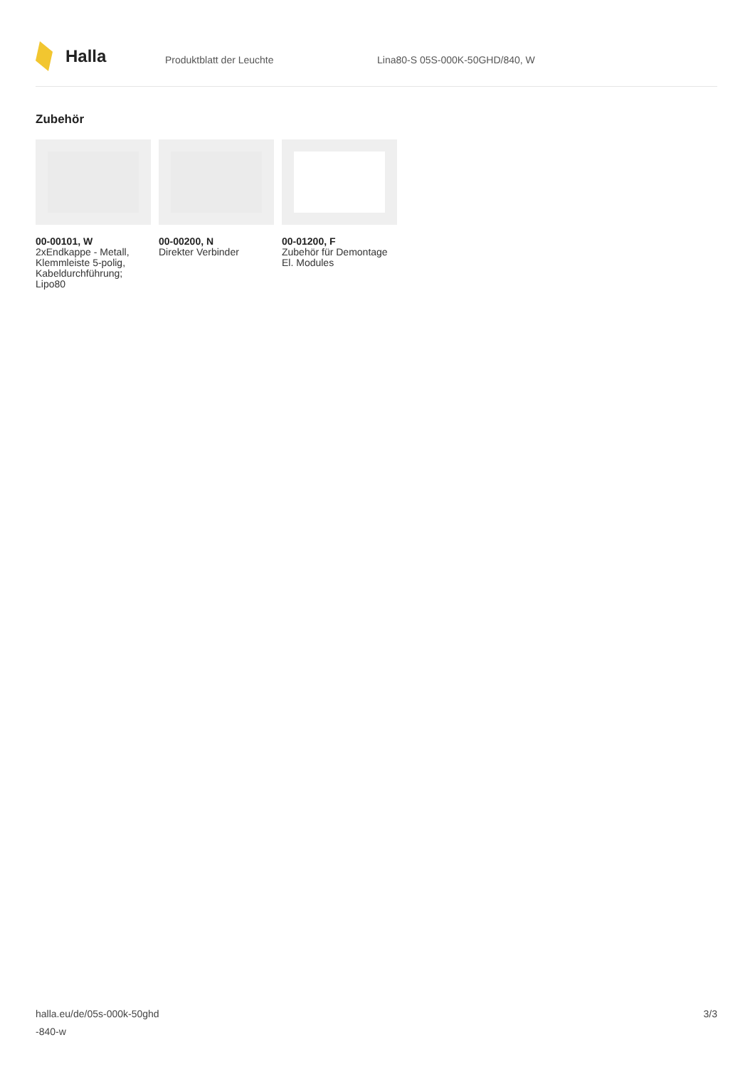Halla
Produktblatt der Leuchte Lina80-S 05S-000K-50GHD/840, W
Zubehör
00-00101, W
2xEndkappe - Metall, Klemmleiste 5-polig, Kabeldurchführung; Lipo80
00-00200, N
Direkter Verbinder
00-01200, F
Zubehör für Demontage El. Modules
halla.eu/de/05s-000k-50ghd
-840-w
3/3